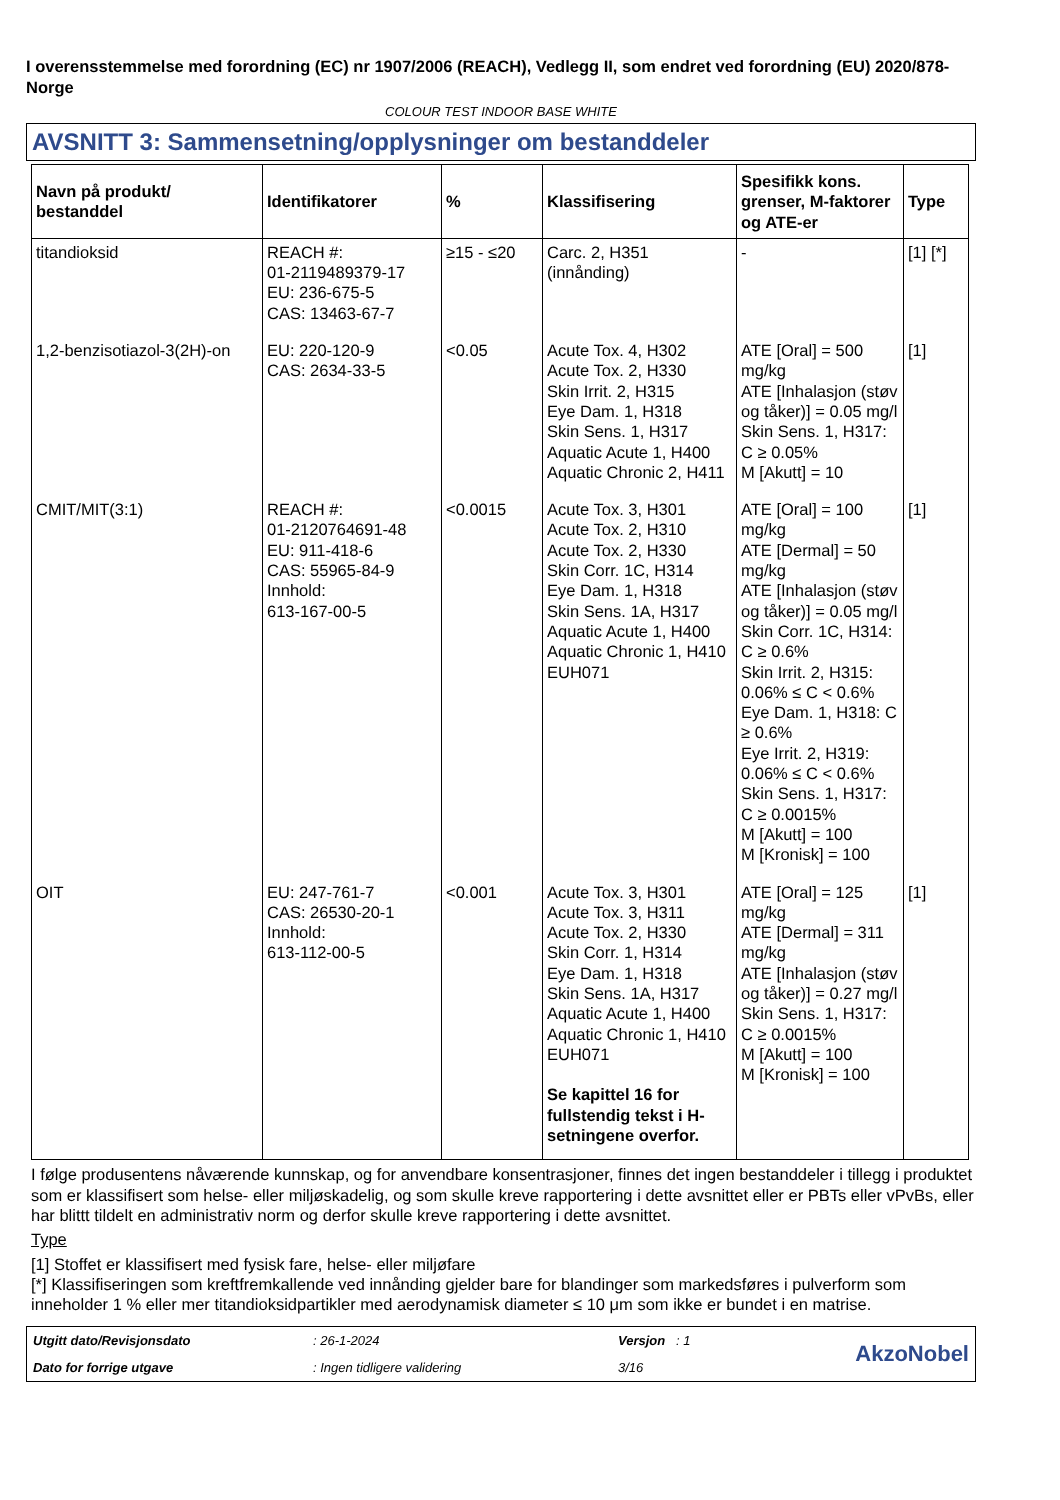I overensstemmelse med forordning (EC) nr 1907/2006 (REACH), Vedlegg II, som endret ved forordning (EU) 2020/878- Norge
COLOUR TEST INDOOR BASE WHITE
AVSNITT 3: Sammensetning/opplysninger om bestanddeler
| Navn på produkt/ bestanddel | Identifikatorer | % | Klassifisering | Spesifikk kons. grenser, M-faktorer og ATE-er | Type |
| --- | --- | --- | --- | --- | --- |
| titandioksid | REACH #: 01-2119489379-17 EU: 236-675-5 CAS: 13463-67-7 | ≥15 - ≤20 | Carc. 2, H351 (innånding) | - | [1] [*] |
| 1,2-benzisotiazol-3(2H)-on | EU: 220-120-9 CAS: 2634-33-5 | <0.05 | Acute Tox. 4, H302 Acute Tox. 2, H330 Skin Irrit. 2, H315 Eye Dam. 1, H318 Skin Sens. 1, H317 Aquatic Acute 1, H400 Aquatic Chronic 2, H411 | ATE [Oral] = 500 mg/kg ATE [Inhalasjon (støv og tåker)] = 0.05 mg/l Skin Sens. 1, H317: C ≥ 0.05% M [Akutt] = 10 | [1] |
| CMIT/MIT(3:1) | REACH #: 01-2120764691-48 EU: 911-418-6 CAS: 55965-84-9 Innhold: 613-167-00-5 | <0.0015 | Acute Tox. 3, H301 Acute Tox. 2, H310 Acute Tox. 2, H330 Skin Corr. 1C, H314 Eye Dam. 1, H318 Skin Sens. 1A, H317 Aquatic Acute 1, H400 Aquatic Chronic 1, H410 EUH071 | ATE [Oral] = 100 mg/kg ATE [Dermal] = 50 mg/kg ATE [Inhalasjon (støv og tåker)] = 0.05 mg/l Skin Corr. 1C, H314: C ≥ 0.6% Skin Irrit. 2, H315: 0.06% ≤ C < 0.6% Eye Dam. 1, H318: C ≥ 0.6% Eye Irrit. 2, H319: 0.06% ≤ C < 0.6% Skin Sens. 1, H317: C ≥ 0.0015% M [Akutt] = 100 M [Kronisk] = 100 | [1] |
| OIT | EU: 247-761-7 CAS: 26530-20-1 Innhold: 613-112-00-5 | <0.001 | Acute Tox. 3, H301 Acute Tox. 3, H311 Acute Tox. 2, H330 Skin Corr. 1, H314 Eye Dam. 1, H318 Skin Sens. 1A, H317 Aquatic Acute 1, H400 Aquatic Chronic 1, H410 EUH071 Se kapittel 16 for fullstendig tekst i H-setningene overfor. | ATE [Oral] = 125 mg/kg ATE [Dermal] = 311 mg/kg ATE [Inhalasjon (støv og tåker)] = 0.27 mg/l Skin Sens. 1, H317: C ≥ 0.0015% M [Akutt] = 100 M [Kronisk] = 100 | [1] |
I følge produsentens nåværende kunnskap, og for anvendbare konsentrasjoner, finnes det ingen bestanddeler i tillegg i produktet som er klassifisert som helse- eller miljøskadelig, og som skulle kreve rapportering i dette avsnittet eller er PBTs eller vPvBs, eller har blittt tildelt en administrativ norm og derfor skulle kreve rapportering i dette avsnittet.
Type
[1] Stoffet er klassifisert med fysisk fare, helse- eller miljøfare
[*] Klassifiseringen som kreftfremkallende ved innånding gjelder bare for blandinger som markedsføres i pulverform som inneholder 1 % eller mer titandioksidpartikler med aerodynamisk diameter ≤ 10 μm som ikke er bundet i en matrise.
Utgitt dato/Revisjonsdato: 26-1-2024 Versjon : 1 AkzoNobel Dato for forrige utgave: Ingen tidligere validering 3/16